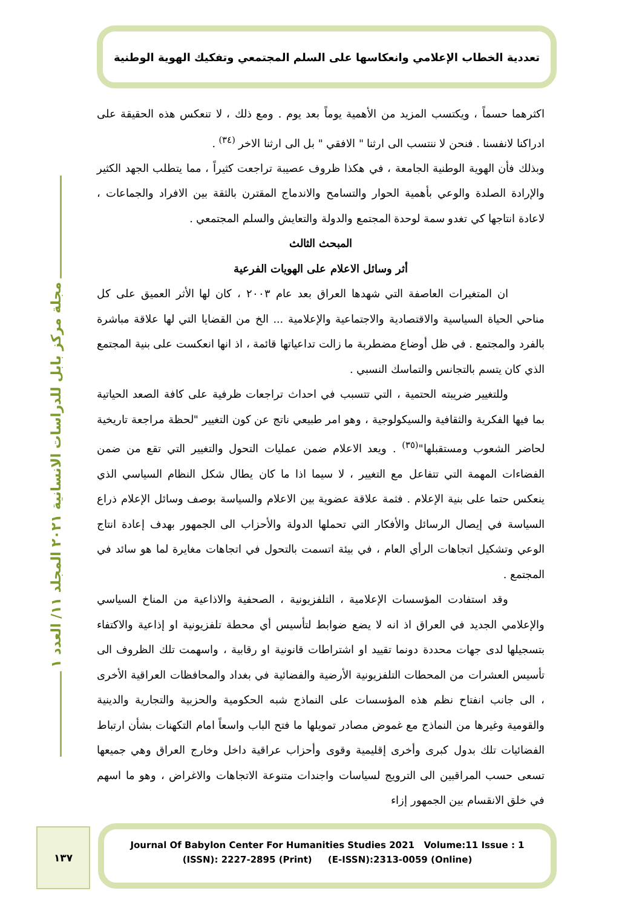تعددية الخطاب الإعلامي وانعكاسها على السلم المجتمعي وتفكيك الهوية الوطنية
مجلة مركز بابل للدراسات الانسانية ٢٠٢١ المجلد ١١/ العدد ١
اكثرهما حسماً ، ويكتسب المزيد من الأهمية يوماً بعد يوم . ومع ذلك ، لا تنعكس هذه الحقيقة على ادراكنا لانفسنا . فنحن لا ننتسب الى ارثنا " الافقي " بل الى ارثنا الاخر <sup>(٣٤)</sup> .
وبذلك فأن الهوية الوطنية الجامعة ، في هكذا ظروف عصيبة تراجعت كثيراً ، مما يتطلب الجهد الكثير والإرادة الصلدة والوعي بأهمية الحوار والتسامح والاندماج المقترن بالثقة بين الافراد والجماعات ، لاعادة انتاجها كي تغدو سمة لوحدة المجتمع والدولة والتعايش والسلم المجتمعي .
المبحث الثالث
أثر وسائل الاعلام على الهويات الفرعية
ان المتغيرات العاصفة التي شهدها العراق بعد عام ٢٠٠٣ ، كان لها الأثر العميق على كل مناحي الحياة السياسية والاقتصادية والاجتماعية والإعلامية ... الخ من القضايا التي لها علاقة مباشرة بالفرد والمجتمع . في ظل أوضاع مضطربة ما زالت تداعياتها قائمة ، اذ انها انعكست على بنية المجتمع الذي كان يتسم بالتجانس والتماسك النسبي .
وللتغيير ضريبته الحتمية ، التي تتسبب في احداث تراجعات ظرفية على كافة الصعد الحياتية بما فيها الفكرية والثقافية والسيكولوجية ، وهو امر طبيعي ناتج عن كون التغيير "لحظة مراجعة تاريخية لحاضر الشعوب ومستقبلها"<sup>(٣٥)</sup> . ويعد الاعلام ضمن عمليات التحول والتغيير التي تقع من ضمن الفضاءات المهمة التي تتفاعل مع التغيير ، لا سيما اذا ما كان يطال شكل النظام السياسي الذي ينعكس حتما على بنية الإعلام . فثمة علاقة عضوية بين الاعلام والسياسة بوصف وسائل الإعلام ذراع السياسة في إيصال الرسائل والأفكار التي تحملها الدولة والأحزاب الى الجمهور بهدف إعادة انتاج الوعي وتشكيل اتجاهات الرأي العام ، في بيئة اتسمت بالتحول في اتجاهات مغايرة لما هو سائد في المجتمع .
وقد استفادت المؤسسات الإعلامية ، التلفزيونية ، الصحفية والاذاعية من المناخ السياسي والإعلامي الجديد في العراق اذ انه لا يضع ضوابط لتأسيس أي محطة تلفزيونية او إذاعية والاكتفاء بتسجيلها لدى جهات محددة دونما تقييد او اشتراطات قانونية او رقابية ، واسهمت تلك الظروف الى تأسيس العشرات من المحطات التلفزيونية الأرضية والفضائية في بغداد والمحافظات العراقية الأخرى ، الى جانب انفتاح نظم هذه المؤسسات على النماذج شبه الحكومية والحزبية والتجارية والدينية والقومية وغيرها من النماذج مع غموض مصادر تمويلها ما فتح الباب واسعاً امام التكهنات بشأن ارتباط الفضائيات تلك بدول كبرى وأخرى إقليمية وقوى وأحزاب عراقية داخل وخارج العراق وهي جميعها تسعى حسب المراقبين الى الترويج لسياسات واجندات متنوعة الاتجاهات والاغراض ، وهو ما اسهم في خلق الانقسام بين الجمهور إزاء
١٣٧
Journal Of Babylon Center For Humanities Studies 2021 Volume:11 Issue : 1
(ISSN): 2227-2895 (Print) (E-ISSN):2313-0059 (Online)